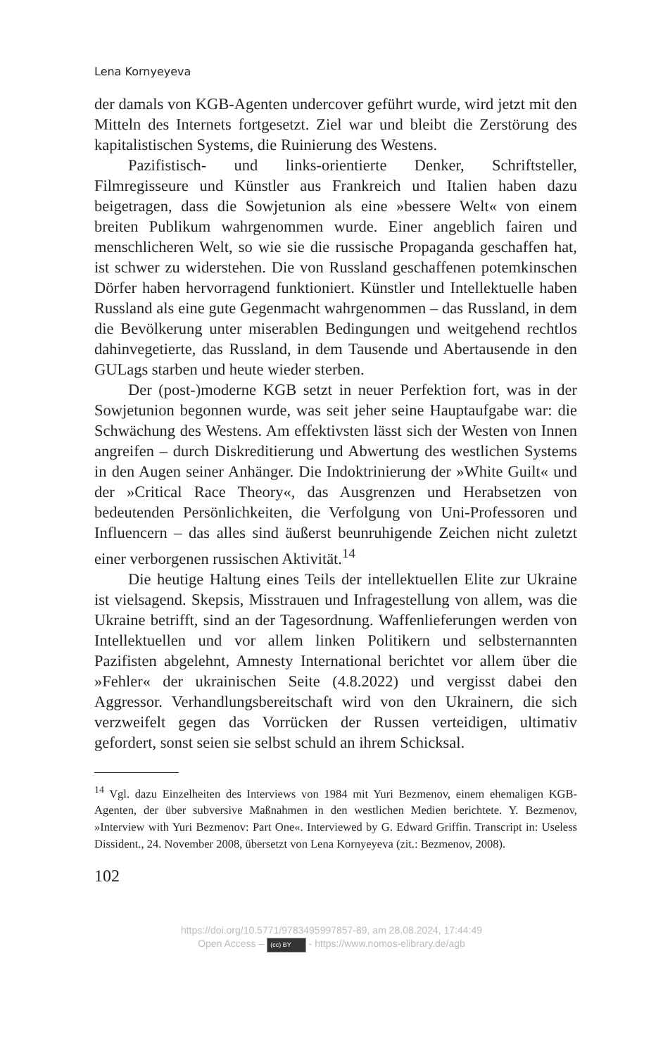Lena Kornyeyeva
der damals von KGB-Agenten undercover geführt wurde, wird jetzt mit den Mitteln des Internets fortgesetzt. Ziel war und bleibt die Zerstörung des kapitalistischen Systems, die Ruinierung des Westens.
Pazifistisch- und links-orientierte Denker, Schriftsteller, Filmregisseure und Künstler aus Frankreich und Italien haben dazu beigetragen, dass die Sowjetunion als eine »bessere Welt« von einem breiten Publikum wahrgenommen wurde. Einer angeblich fairen und menschlicheren Welt, so wie sie die russische Propaganda geschaffen hat, ist schwer zu widerstehen. Die von Russland geschaffenen potemkinschen Dörfer haben hervorragend funktioniert. Künstler und Intellektuelle haben Russland als eine gute Gegenmacht wahrgenommen – das Russland, in dem die Bevölkerung unter miserablen Bedingungen und weitgehend rechtlos dahinvegetierte, das Russland, in dem Tausende und Abertausende in den GULags starben und heute wieder sterben.
Der (post-)moderne KGB setzt in neuer Perfektion fort, was in der Sowjetunion begonnen wurde, was seit jeher seine Hauptaufgabe war: die Schwächung des Westens. Am effektivsten lässt sich der Westen von Innen angreifen – durch Diskreditierung und Abwertung des westlichen Systems in den Augen seiner Anhänger. Die Indoktrinierung der »White Guilt« und der »Critical Race Theory«, das Ausgrenzen und Herabsetzen von bedeutenden Persönlichkeiten, die Verfolgung von Uni-Professoren und Influencern – das alles sind äußerst beunruhigende Zeichen nicht zuletzt einer verborgenen russischen Aktivität.<sup>14</sup>
Die heutige Haltung eines Teils der intellektuellen Elite zur Ukraine ist vielsagend. Skepsis, Misstrauen und Infragestellung von allem, was die Ukraine betrifft, sind an der Tagesordnung. Waffenlieferungen werden von Intellektuellen und vor allem linken Politikern und selbsternannten Pazifisten abgelehnt, Amnesty International berichtet vor allem über die »Fehler« der ukrainischen Seite (4.8.2022) und vergisst dabei den Aggressor. Verhandlungsbereitschaft wird von den Ukrainern, die sich verzweifelt gegen das Vorrücken der Russen verteidigen, ultimativ gefordert, sonst seien sie selbst schuld an ihrem Schicksal.
<sup>14</sup> Vgl. dazu Einzelheiten des Interviews von 1984 mit Yuri Bezmenov, einem ehemaligen KGB-Agenten, der über subversive Maßnahmen in den westlichen Medien berichtete. Y. Bezmenov, »Interview with Yuri Bezmenov: Part One«. Interviewed by G. Edward Griffin. Transcript in: Useless Dissident., 24. November 2008, übersetzt von Lena Kornyeyeva (zit.: Bezmenov, 2008).
102
https://doi.org/10.5771/9783495997857-89, am 28.08.2024, 17:44:49
Open Access – (cc) BY - https://www.nomos-elibrary.de/agb